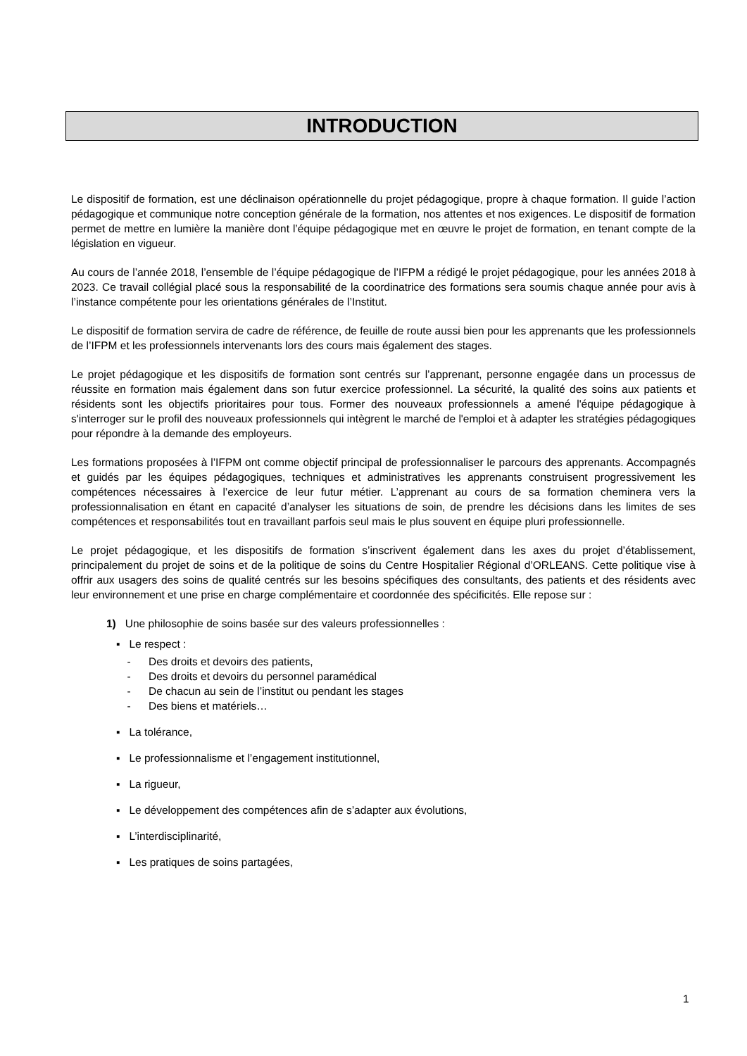INTRODUCTION
Le dispositif de formation, est une déclinaison opérationnelle du projet pédagogique, propre à chaque formation. Il guide l’action pédagogique et communique notre conception générale de la formation, nos attentes et nos exigences. Le dispositif de formation permet de mettre en lumière la manière dont l’équipe pédagogique met en œuvre le projet de formation, en tenant compte de la législation en vigueur.
Au cours de l’année 2018, l’ensemble de l’équipe pédagogique de l’IFPM a rédigé le projet pédagogique, pour les années 2018 à 2023. Ce travail collégial placé sous la responsabilité de la coordinatrice des formations sera soumis chaque année pour avis à l’instance compétente pour les orientations générales de l’Institut.
Le dispositif de formation servira de cadre de référence, de feuille de route aussi bien pour les apprenants que les professionnels de l’IFPM et les professionnels intervenants lors des cours mais également des stages.
Le projet pédagogique et les dispositifs de formation sont centrés sur l’apprenant, personne engagée dans un processus de réussite en formation mais également dans son futur exercice professionnel. La sécurité, la qualité des soins aux patients et résidents sont les objectifs prioritaires pour tous. Former des nouveaux professionnels a amené l'équipe pédagogique à s'interroger sur le profil des nouveaux professionnels qui intègrent le marché de l'emploi et à adapter les stratégies pédagogiques pour répondre à la demande des employeurs.
Les formations proposées à l’IFPM ont comme objectif principal de professionnaliser le parcours des apprenants. Accompagnés et guidés par les équipes pédagogiques, techniques et administratives les apprenants construisent progressivement les compétences nécessaires à l’exercice de leur futur métier. L’apprenant au cours de sa formation cheminera vers la professionnalisation en étant en capacité d’analyser les situations de soin, de prendre les décisions dans les limites de ses compétences et responsabilités tout en travaillant parfois seul mais le plus souvent en équipe pluri professionnelle.
Le projet pédagogique, et les dispositifs de formation s’inscrivent également dans les axes du projet d’établissement, principalement du projet de soins et de la politique de soins du Centre Hospitalier Régional d’ORLEANS. Cette politique vise à offrir aux usagers des soins de qualité centrés sur les besoins spécifiques des consultants, des patients et des résidents avec leur environnement et une prise en charge complémentaire et coordonnée des spécificités. Elle repose sur :
1) Une philosophie de soins basée sur des valeurs professionnelles :
▪ Le respect :
- Des droits et devoirs des patients,
- Des droits et devoirs du personnel paramédical
- De chacun au sein de l’institut ou pendant les stages
- Des biens et matériels…
▪ La tolérance,
▪ Le professionnalisme et l’engagement institutionnel,
▪ La rigueur,
▪ Le développement des compétences afin de s’adapter aux évolutions,
▪ L’interdisciplinarité,
▪ Les pratiques de soins partagées,
1